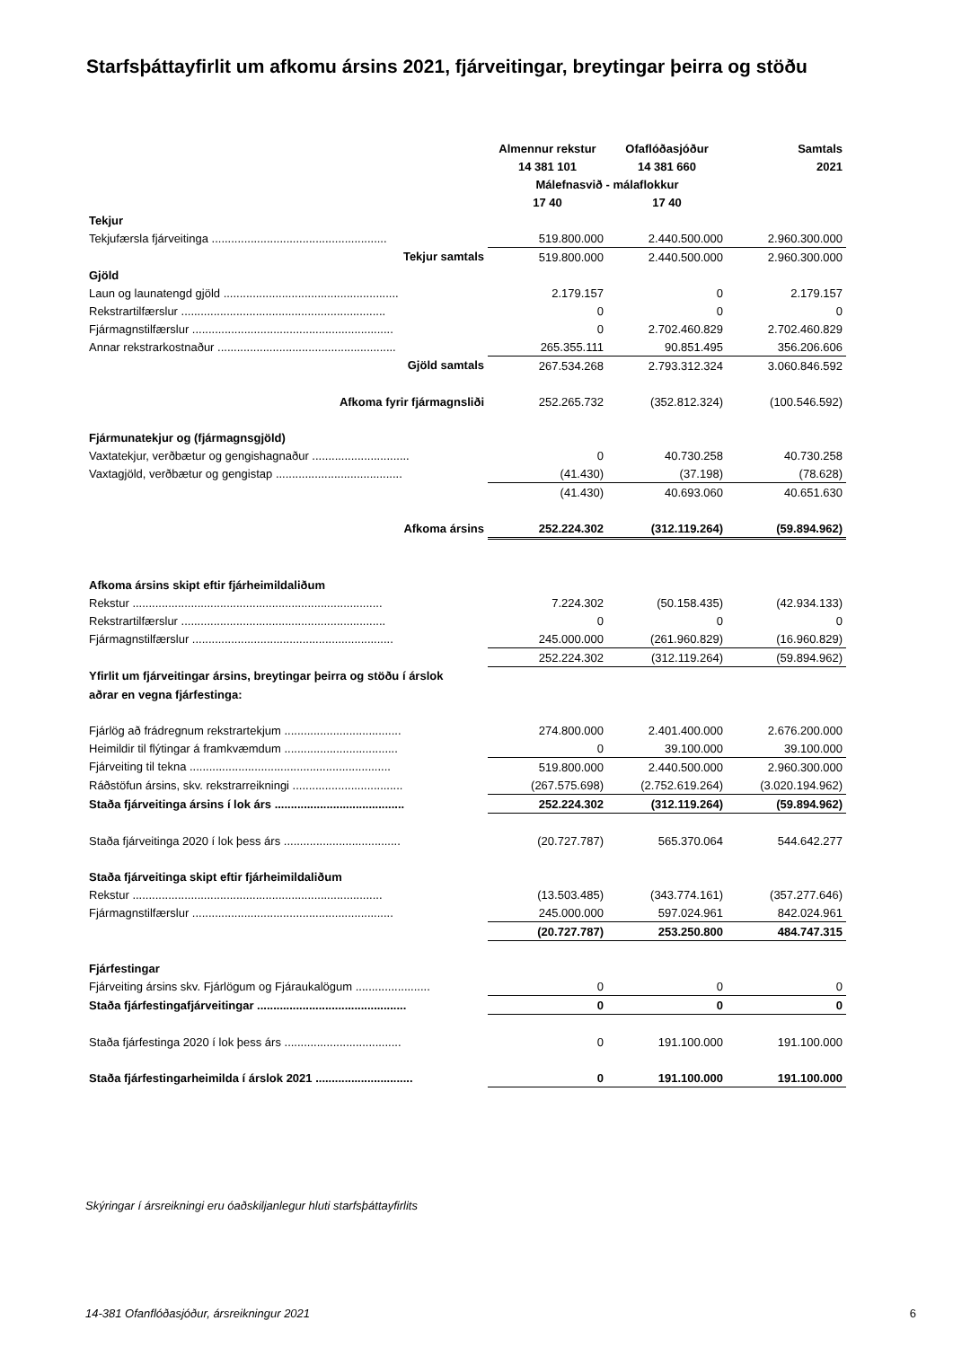Starfsþáttayfirlit um afkomu ársins 2021, fjárveitingar, breytingar þeirra og stöðu
| | Almennur rekstur | Ofaflóðasjóður | Samtals |
| | 14 381 101 | 14 381 660 | 2021 |
| | Málefnasvið - málaflokkur | | |
| | 17 40 | 17 40 | |
| Tekjur | | | |
| Tekjufærsla fjárveitinga ...................................................... | 519.800.000 | 2.440.500.000 | 2.960.300.000 |
| Tekjur samtals | 519.800.000 | 2.440.500.000 | 2.960.300.000 |
| Gjöld | | | |
| Laun og launatengd gjöld ...................................................... | 2.179.157 | 0 | 2.179.157 |
| Rekstrartilfærslur ............................................................... | 0 | 0 | 0 |
| Fjármagnstilfærslur .............................................................. | 0 | 2.702.460.829 | 2.702.460.829 |
| Annar rekstrarkostnaður ....................................................... | 265.355.111 | 90.851.495 | 356.206.606 |
| Gjöld samtals | 267.534.268 | 2.793.312.324 | 3.060.846.592 |
| Afkoma fyrir fjármagnsliði | 252.265.732 | (352.812.324) | (100.546.592) |
| Fjármunatekjur og (fjármagnsgjöld) | | | |
| Vaxtatekjur, verðbætur og gengishagnaður .............................. | 0 | 40.730.258 | 40.730.258 |
| Vaxtagjöld, verðbætur og gengistap ....................................... | (41.430) | (37.198) | (78.628) |
| | (41.430) | 40.693.060 | 40.651.630 |
| Afkoma ársins | 252.224.302 | (312.119.264) | (59.894.962) |
| Afkoma ársins skipt eftir fjárheimildaliðum | | | |
| Rekstur ............................................................................. | 7.224.302 | (50.158.435) | (42.934.133) |
| Rekstrartilfærslur ............................................................... | 0 | 0 | 0 |
| Fjármagnstilfærslur .............................................................. | 245.000.000 | (261.960.829) | (16.960.829) |
| | 252.224.302 | (312.119.264) | (59.894.962) |
| Yfirlit um fjárveitingar ársins, breytingar þeirra og stöðu í árslok | | | |
| aðrar en vegna fjárfestinga: | | | |
| Fjárlög að frádregnum rekstrartekjum .................................... | 274.800.000 | 2.401.400.000 | 2.676.200.000 |
| Heimildir til flýtingar á framkvæmdum ................................... | 0 | 39.100.000 | 39.100.000 |
| Fjárveiting til tekna .............................................................. | 519.800.000 | 2.440.500.000 | 2.960.300.000 |
| Ráðstöfun ársins, skv. rekstrarreikningi .................................. | (267.575.698) | (2.752.619.264) | (3.020.194.962) |
| Staða fjárveitinga ársins í lok árs ........................................ | 252.224.302 | (312.119.264) | (59.894.962) |
| Staða fjárveitinga 2020 í lok þess árs .................................... | (20.727.787) | 565.370.064 | 544.642.277 |
| Staða fjárveitinga skipt eftir fjárheimildaliðum | | | |
| Rekstur ............................................................................. | (13.503.485) | (343.774.161) | (357.277.646) |
| Fjármagnstilfærslur .............................................................. | 245.000.000 | 597.024.961 | 842.024.961 |
| | (20.727.787) | 253.250.800 | 484.747.315 |
| Fjárfestingar | | | |
| Fjárveiting ársins skv. Fjárlögum og Fjáraukalögum ....................... | 0 | 0 | 0 |
| Staða fjárfestingafjárveitingar .............................................. | 0 | 0 | 0 |
| Staða fjárfestinga 2020 í lok þess árs .................................... | 0 | 191.100.000 | 191.100.000 |
| Staða fjárfestingarheimilda í árslok 2021 .............................. | 0 | 191.100.000 | 191.100.000 |
Skýringar í ársreikningi eru óaðskiljanlegur hluti starfsþáttayfirlits
14-381 Ofanflóðasjóður, ársreikningur 2021 6